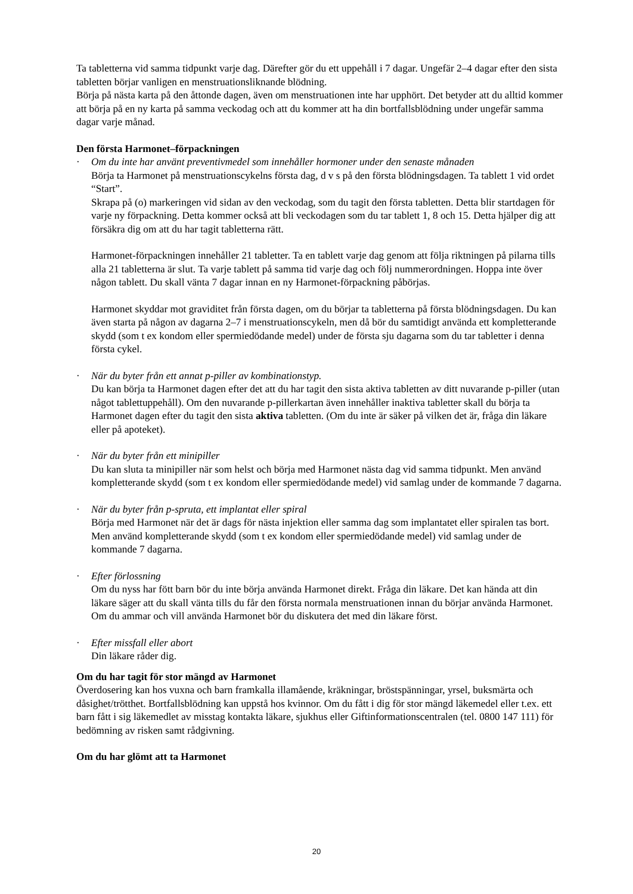Ta tabletterna vid samma tidpunkt varje dag. Därefter gör du ett uppehåll i 7 dagar. Ungefär 2–4 dagar efter den sista tabletten börjar vanligen en menstruationsliknande blödning.
Börja på nästa karta på den åttonde dagen, även om menstruationen inte har upphört. Det betyder att du alltid kommer att börja på en ny karta på samma veckodag och att du kommer att ha din bortfallsblödning under ungefär samma dagar varje månad.
Den första Harmonet–förpackningen
· Om du inte har använt preventivmedel som innehåller hormoner under den senaste månaden
Börja ta Harmonet på menstruationscykelns första dag, d v s på den första blödningsdagen. Ta tablett 1 vid ordet “Start”.
Skrapa på (o) markeringen vid sidan av den veckodag, som du tagit den första tabletten. Detta blir startdagen för varje ny förpackning. Detta kommer också att bli veckodagen som du tar tablett 1, 8 och 15. Detta hjälper dig att försäkra dig om att du har tagit tabletterna rätt.
Harmonet-förpackningen innehåller 21 tabletter. Ta en tablett varje dag genom att följa riktningen på pilarna tills alla 21 tabletterna är slut. Ta varje tablett på samma tid varje dag och följ nummerordningen. Hoppa inte över någon tablett. Du skall vänta 7 dagar innan en ny Harmonet-förpackning påbörjas.
Harmonet skyddar mot graviditet från första dagen, om du börjar ta tabletterna på första blödningsdagen. Du kan även starta på någon av dagarna 2–7 i menstruationscykeln, men då bör du samtidigt använda ett kompletterande skydd (som t ex kondom eller spermiedödande medel) under de första sju dagarna som du tar tabletter i denna första cykel.
· När du byter från ett annat p-piller av kombinationstyp.
Du kan börja ta Harmonet dagen efter det att du har tagit den sista aktiva tabletten av ditt nuvarande p-piller (utan något tablettuppehåll). Om den nuvarande p-pillerkartan även innehåller inaktiva tabletter skall du börja ta Harmonet dagen efter du tagit den sista aktiva tabletten. (Om du inte är säker på vilken det är, fråga din läkare eller på apoteket).
· När du byter från ett minipiller
Du kan sluta ta minipiller när som helst och börja med Harmonet nästa dag vid samma tidpunkt. Men använd kompletterande skydd (som t ex kondom eller spermiedödande medel) vid samlag under de kommande 7 dagarna.
· När du byter från p-spruta, ett implantat eller spiral
Börja med Harmonet när det är dags för nästa injektion eller samma dag som implantatet eller spiralen tas bort. Men använd kompletterande skydd (som t ex kondom eller spermiedödande medel) vid samlag under de kommande 7 dagarna.
· Efter förlossning
Om du nyss har fött barn bör du inte börja använda Harmonet direkt. Fråga din läkare. Det kan hända att din läkare säger att du skall vänta tills du får den första normala menstruationen innan du börjar använda Harmonet. Om du ammar och vill använda Harmonet bör du diskutera det med din läkare först.
· Efter missfall eller abort
Din läkare råder dig.
Om du har tagit för stor mängd av Harmonet
Överdosering kan hos vuxna och barn framkalla illamående, kräkningar, bröstspänningar, yrsel, buksmärta och dåsighet/trötthet. Bortfallsblödning kan uppstå hos kvinnor. Om du fått i dig för stor mängd läkemedel eller t.ex. ett barn fått i sig läkemedlet av misstag kontakta läkare, sjukhus eller Giftinformationscentralen (tel. 0800 147 111) för bedömning av risken samt rådgivning.
Om du har glömt att ta Harmonet
20